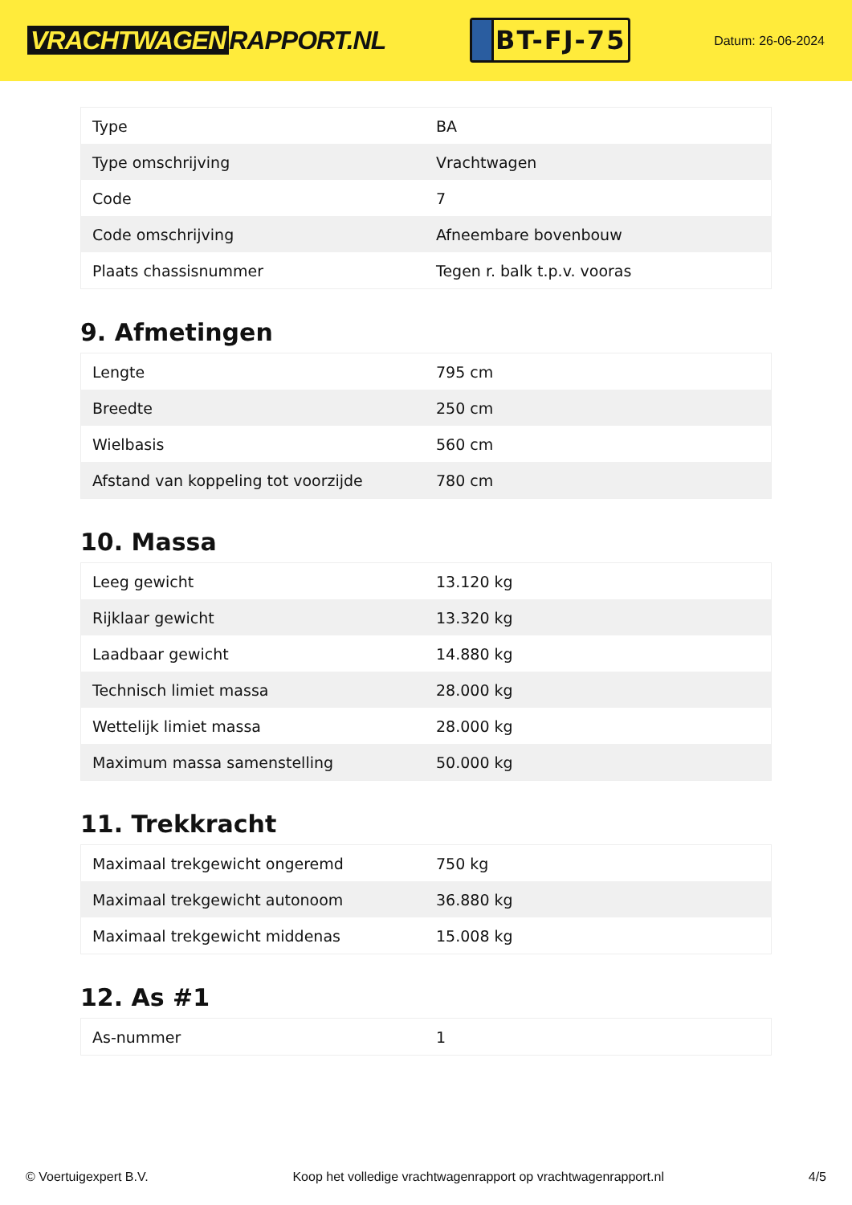VRACHTWAGEN RAPPORT.NL
BT-FJ-75
Datum: 26-06-2024
| Type | BA |
| Type omschrijving | Vrachtwagen |
| Code | 7 |
| Code omschrijving | Afneembare bovenbouw |
| Plaats chassisnummer | Tegen r. balk t.p.v. vooras |
9. Afmetingen
| Lengte | 795 cm |
| Breedte | 250 cm |
| Wielbasis | 560 cm |
| Afstand van koppeling tot voorzijde | 780 cm |
10. Massa
| Leeg gewicht | 13.120 kg |
| Rijklaar gewicht | 13.320 kg |
| Laadbaar gewicht | 14.880 kg |
| Technisch limiet massa | 28.000 kg |
| Wettelijk limiet massa | 28.000 kg |
| Maximum massa samenstelling | 50.000 kg |
11. Trekkracht
| Maximaal trekgewicht ongeremd | 750 kg |
| Maximaal trekgewicht autonoom | 36.880 kg |
| Maximaal trekgewicht middenas | 15.008 kg |
12. As #1
| As-nummer | 1 |
© Voertuigexpert B.V. Koop het volledige vrachtwagenrapport op vrachtwagenrapport.nl 4/5